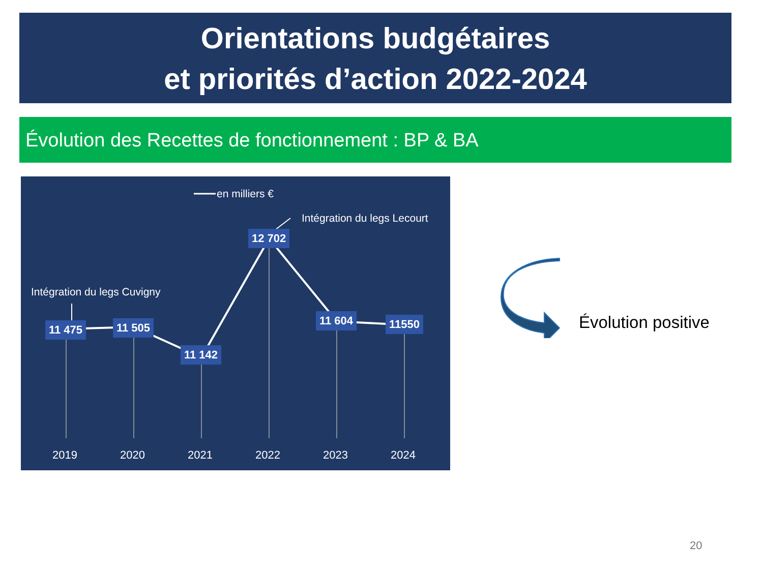Orientations budgétaires
et priorités d’action 2022-2024
Évolution des Recettes de fonctionnement : BP & BA
en milliers €
Intégration du legs Lecourt
Intégration du legs Cuvigny
11 475 11 505
11 142
12 702
11 604 11550
2019 2020 2021 2022 2023 2024
Évolution positive
20